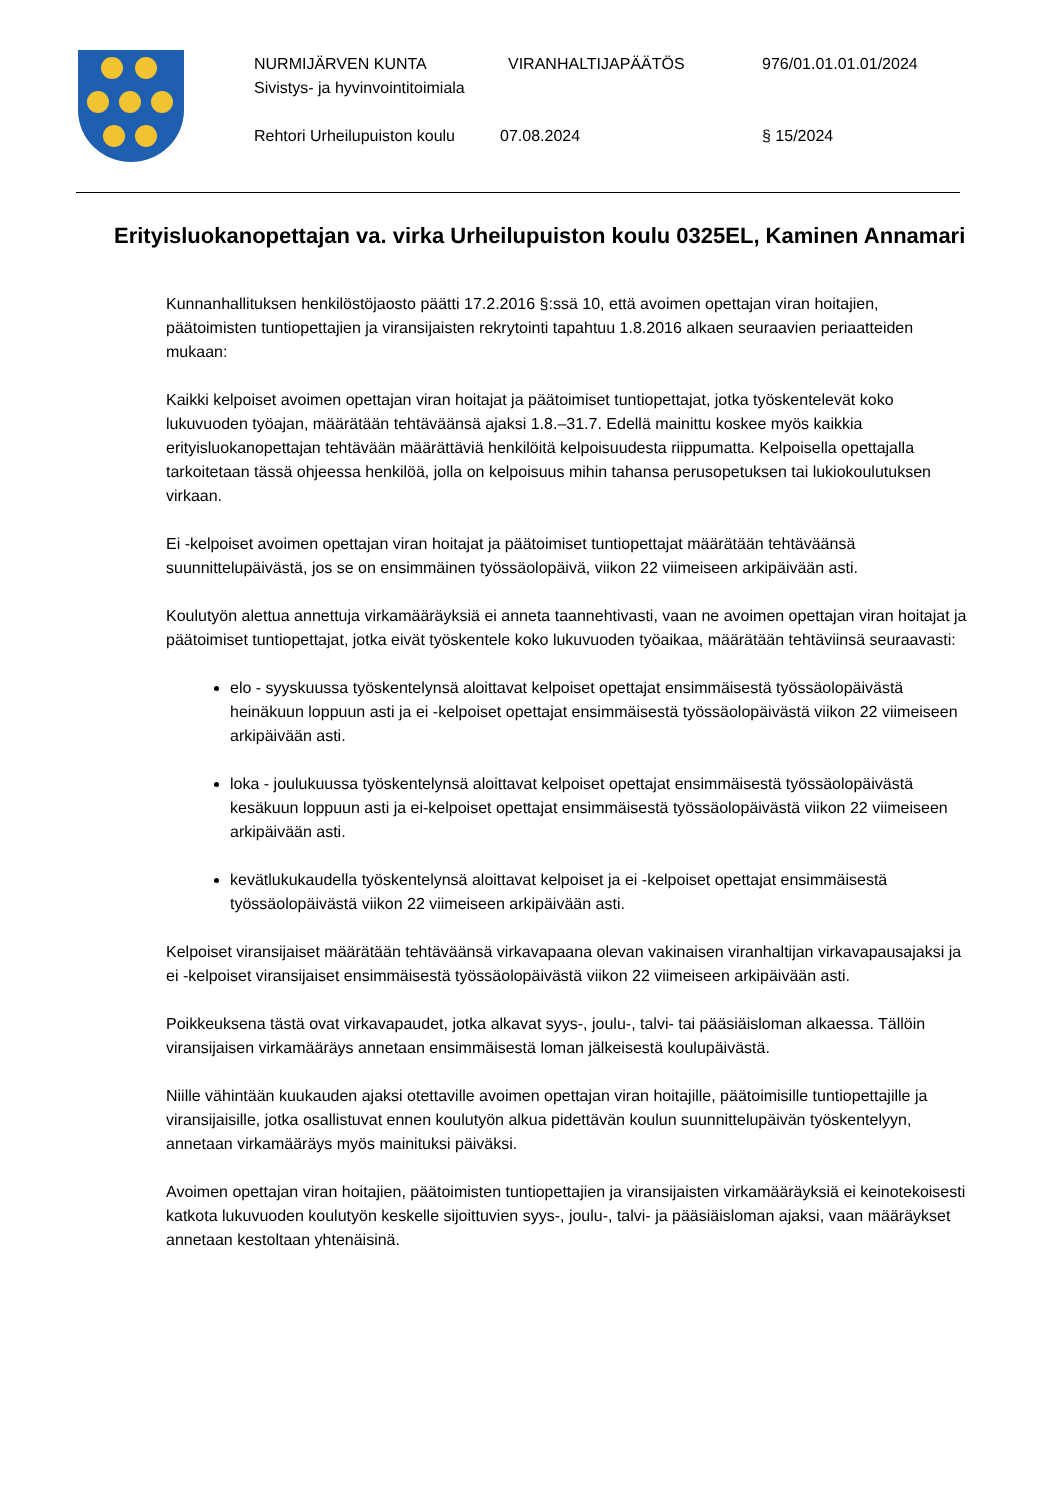NURMIJÄRVEN KUNTA VIRANHALTIJAPÄÄTÖS 976/01.01.01.01/2024
Sivistys- ja hyvinvointitoimiala
Rehtori Urheilupuiston koulu 07.08.2024 § 15/2024
Erityisluokanopettajan va. virka Urheilupuiston koulu 0325EL, Kaminen Annamari
Kunnanhallituksen henkilöstöjaosto päätti 17.2.2016 §:ssä 10, että avoimen opettajan viran hoitajien, päätoimisten tuntiopettajien ja viransijaisten rekrytointi tapahtuu 1.8.2016 alkaen seuraavien periaatteiden mukaan:
Kaikki kelpoiset avoimen opettajan viran hoitajat ja päätoimiset tuntiopettajat, jotka työskentelevät koko lukuvuoden työajan, määrätään tehtäväänsä ajaksi 1.8.–31.7. Edellä mainittu koskee myös kaikkia erityisluokanopettajan tehtävään määrättäviä henkilöitä kelpoisuudesta riippumatta. Kelpoisella opettajalla tarkoitetaan tässä ohjeessa henkilöä, jolla on kelpoisuus mihin tahansa perusopetuksen tai lukiokoulutuksen virkaan.
Ei -kelpoiset avoimen opettajan viran hoitajat ja päätoimiset tuntiopettajat määrätään tehtäväänsä suunnittelupäivästä, jos se on ensimmäinen työssäolopäivä, viikon 22 viimeiseen arkipäivään asti.
Koulutyön alettua annettuja virkamääräyksiä ei anneta taannehtivasti, vaan ne avoimen opettajan viran hoitajat ja päätoimiset tuntiopettajat, jotka eivät työskentele koko lukuvuoden työaikaa, määrätään tehtäviinsä seuraavasti:
elo - syyskuussa työskentelynsä aloittavat kelpoiset opettajat ensimmäisestä työssäolopäivästä heinäkuun loppuun asti ja ei -kelpoiset opettajat ensimmäisestä työssäolopäivästä viikon 22 viimeiseen arkipäivään asti.
loka - joulukuussa työskentelynsä aloittavat kelpoiset opettajat ensimmäisestä työssäolopäivästä kesäkuun loppuun asti ja ei-kelpoiset opettajat ensimmäisestä työssäolopäivästä viikon 22 viimeiseen arkipäivään asti.
kevätlukukaudella työskentelynsä aloittavat kelpoiset ja ei -kelpoiset opettajat ensimmäisestä työssäolopäivästä viikon 22 viimeiseen arkipäivään asti.
Kelpoiset viransijaiset määrätään tehtäväänsä virkavapaana olevan vakinaisen viranhaltijan virkavapausajaksi ja ei -kelpoiset viransijaiset ensimmäisestä työssäolopäivästä viikon 22 viimeiseen arkipäivään asti.
Poikkeuksena tästä ovat virkavapaudet, jotka alkavat syys-, joulu-, talvi- tai pääsiäisloman alkaessa. Tällöin viransijaisen virkamääräys annetaan ensimmäisestä loman jälkeisestä koulupäivästä.
Niille vähintään kuukauden ajaksi otettaville avoimen opettajan viran hoitajille, päätoimisille tuntiopettajille ja viransijaisille, jotka osallistuvat ennen koulutyön alkua pidettävän koulun suunnittelupäivän työskentelyyn, annetaan virkamääräys myös mainituksi päiväksi.
Avoimen opettajan viran hoitajien, päätoimisten tuntiopettajien ja viransijaisten virkamääräyksiä ei keinotekoisesti katkota lukuvuoden koulutyön keskelle sijoittuvien syys-, joulu-, talvi- ja pääsiäisloman ajaksi, vaan määräykset annetaan kestoltaan yhtenäisinä.